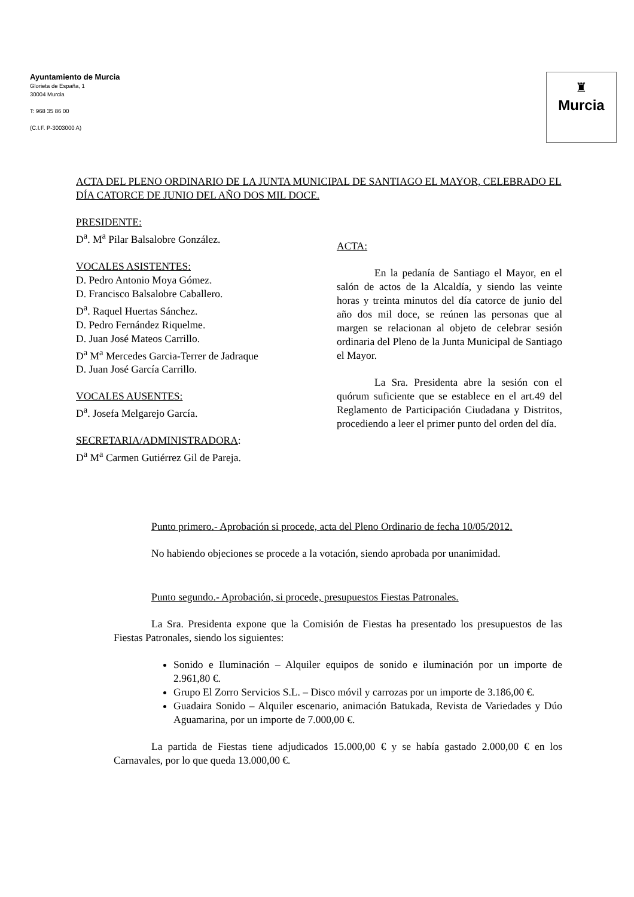Ayuntamiento de Murcia
Glorieta de España, 1
30004 Murcia
T: 968 35 86 00
(C.I.F. P-3003000 A)
♜
Murcia
ACTA DEL PLENO ORDINARIO DE LA JUNTA MUNICIPAL DE SANTIAGO EL MAYOR, CELEBRADO EL DÍA CATORCE DE JUNIO DEL AÑO DOS MIL DOCE.
PRESIDENTE:
D<sup>a</sup>. M<sup>a</sup> Pilar Balsalobre González.
VOCALES ASISTENTES:
D. Pedro Antonio Moya Gómez.
D. Francisco Balsalobre Caballero.
D<sup>a</sup>. Raquel Huertas Sánchez.
D. Pedro Fernández Riquelme.
D. Juan José Mateos Carrillo.
D<sup>a</sup> M<sup>a</sup> Mercedes Garcia-Terrer de Jadraque
D. Juan José García Carrillo.
VOCALES AUSENTES:
D<sup>a</sup>. Josefa Melgarejo García.
SECRETARIA/ADMINISTRADORA:
D<sup>a</sup> M<sup>a</sup> Carmen Gutiérrez Gil de Pareja.
ACTA:
En la pedanía de Santiago el Mayor, en el salón de actos de la Alcaldía, y siendo las veinte horas y treinta minutos del día catorce de junio del año dos mil doce, se reúnen las personas que al margen se relacionan al objeto de celebrar sesión ordinaria del Pleno de la Junta Municipal de Santiago el Mayor.
La Sra. Presidenta abre la sesión con el quórum suficiente que se establece en el art.49 del Reglamento de Participación Ciudadana y Distritos, procediendo a leer el primer punto del orden del día.
Punto primero.- Aprobación si procede, acta del Pleno Ordinario de fecha 10/05/2012.
No habiendo objeciones se procede a la votación, siendo aprobada por unanimidad.
Punto segundo.- Aprobación, si procede, presupuestos Fiestas Patronales.
La Sra. Presidenta expone que la Comisión de Fiestas ha presentado los presupuestos de las Fiestas Patronales, siendo los siguientes:
Sonido e Iluminación – Alquiler equipos de sonido e iluminación por un importe de 2.961,80 €.
Grupo El Zorro Servicios S.L. – Disco móvil y carrozas por un importe de 3.186,00 €.
Guadaira Sonido – Alquiler escenario, animación Batukada, Revista de Variedades y Dúo Aguamarina, por un importe de 7.000,00 €.
La partida de Fiestas tiene adjudicados 15.000,00 € y se había gastado 2.000,00 € en los Carnavales, por lo que queda 13.000,00 €.